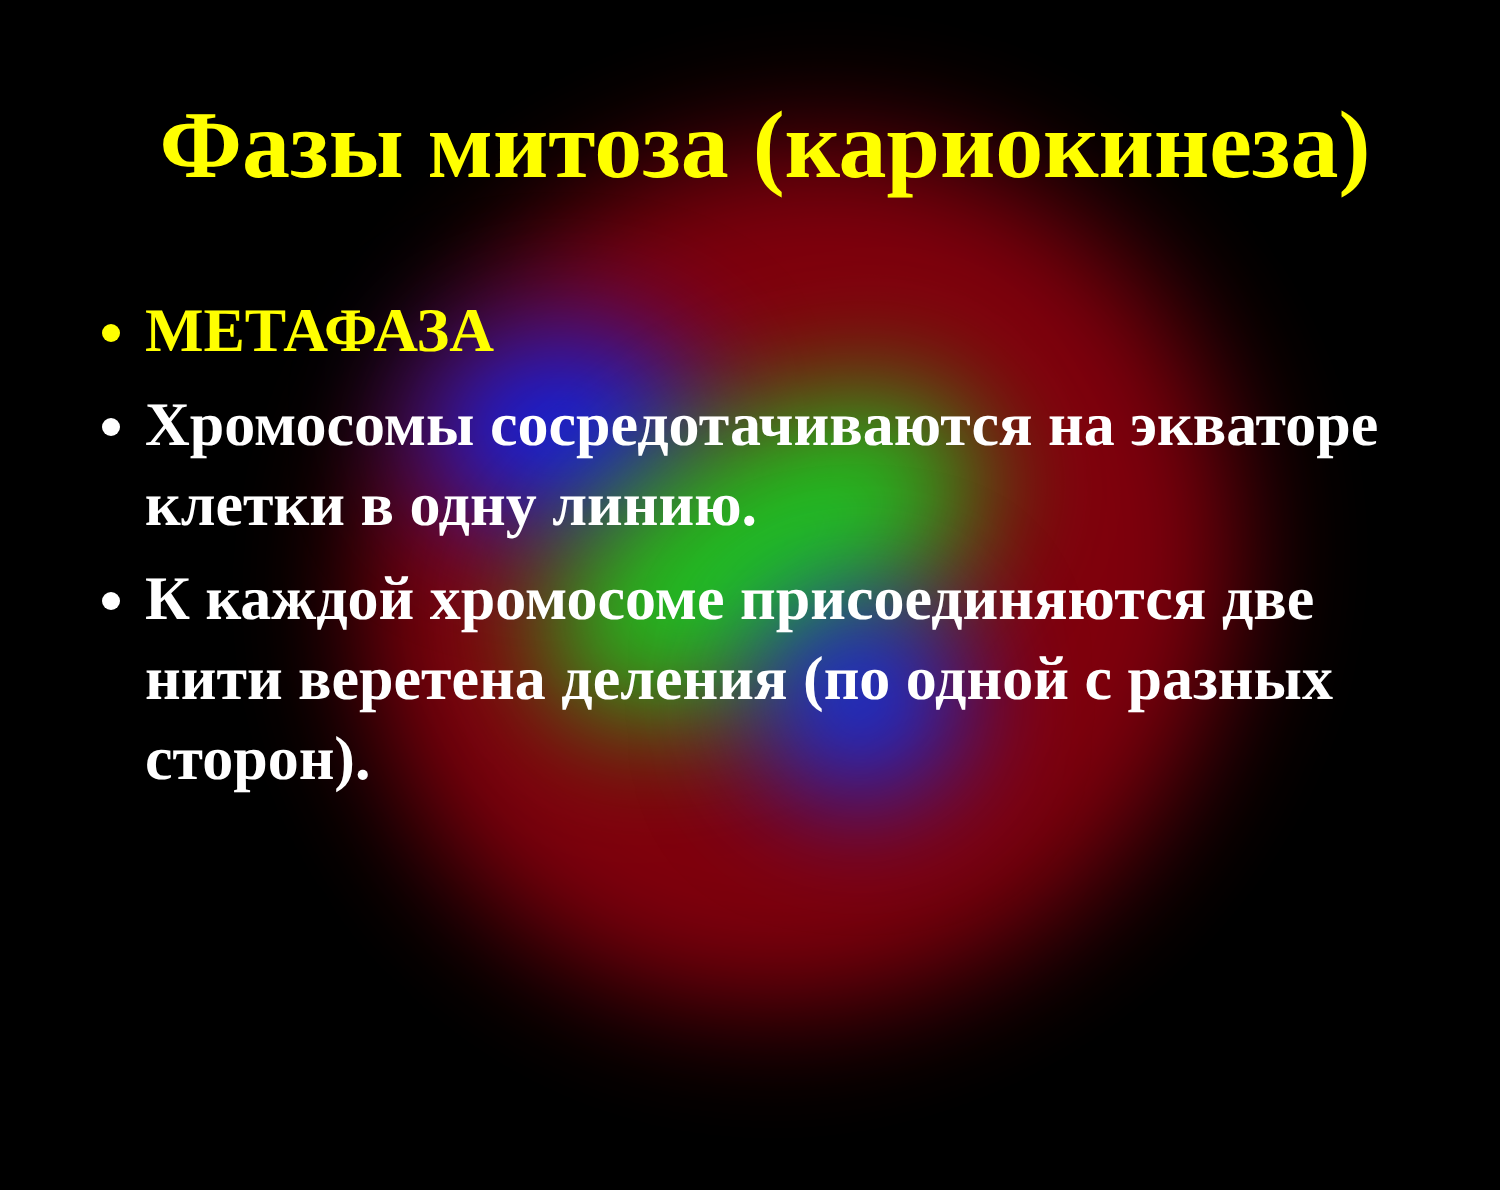Фазы митоза (кариокинеза)
МЕТАФАЗА
Хромосомы сосредотачиваются на экваторе клетки в одну линию.
К каждой хромосоме присоединяются две нити веретена деления (по одной с разных сторон).